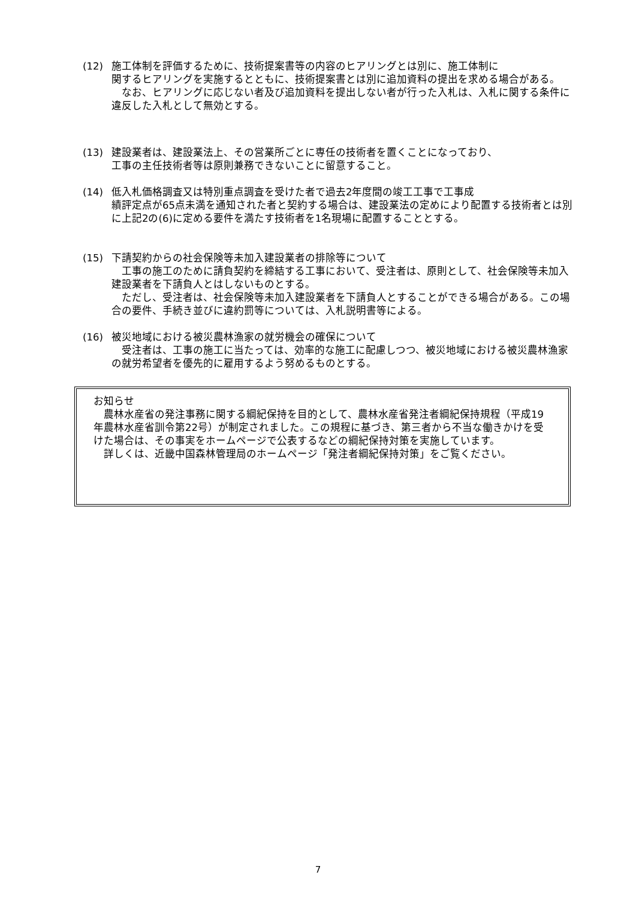(12) 施工体制を評価するために、技術提案書等の内容のヒアリングとは別に、施工体制に
関するヒアリングを実施するとともに、技術提案書とは別に追加資料の提出を求める場合がある。
　なお、ヒアリングに応じない者及び追加資料を提出しない者が行った入札は、入札に関する条件に違反した入札として無効とする。
(13) 建設業者は、建設業法上、その営業所ごとに専任の技術者を置くことになっており、
工事の主任技術者等は原則兼務できないことに留意すること。
(14) 低入札価格調査又は特別重点調査を受けた者で過去2年度間の竣工工事で工事成
績評定点が65点未満を通知された者と契約する場合は、建設業法の定めにより配置する技術者とは別に上記2の(6)に定める要件を満たす技術者を1名現場に配置することとする。
(15) 下請契約からの社会保険等未加入建設業者の排除等について
　工事の施工のために請負契約を締結する工事において、受注者は、原則として、社会保険等未加入建設業者を下請負人とはしないものとする。
　ただし、受注者は、社会保険等未加入建設業者を下請負人とすることができる場合がある。この場合の要件、手続き並びに違約罰等については、入札説明書等による。
(16) 被災地域における被災農林漁家の就労機会の確保について
　受注者は、工事の施工に当たっては、効率的な施工に配慮しつつ、被災地域における被災農林漁家の就労希望者を優先的に雇用するよう努めるものとする。
お知らせ
　農林水産省の発注事務に関する綱紀保持を目的として、農林水産省発注者綱紀保持規程（平成19年農林水産省訓令第22号）が制定されました。この規程に基づき、第三者から不当な働きかけを受けた場合は、その事実をホームページで公表するなどの綱紀保持対策を実施しています。
　詳しくは、近畿中国森林管理局のホームページ「発注者綱紀保持対策」をご覧ください。
7